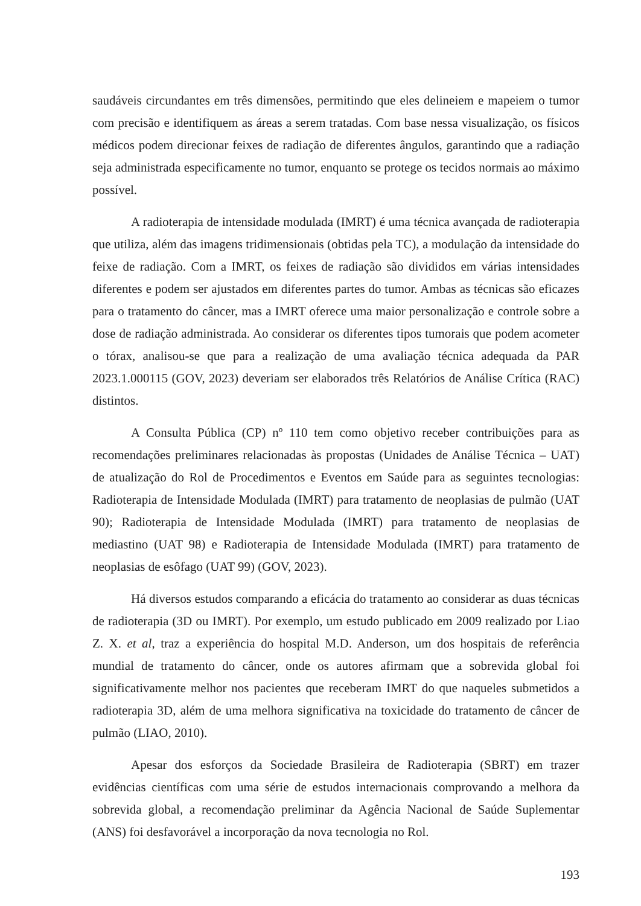saudáveis circundantes em três dimensões, permitindo que eles delineiem e mapeiem o tumor com precisão e identifiquem as áreas a serem tratadas. Com base nessa visualização, os físicos médicos podem direcionar feixes de radiação de diferentes ângulos, garantindo que a radiação seja administrada especificamente no tumor, enquanto se protege os tecidos normais ao máximo possível.
A radioterapia de intensidade modulada (IMRT) é uma técnica avançada de radioterapia que utiliza, além das imagens tridimensionais (obtidas pela TC), a modulação da intensidade do feixe de radiação. Com a IMRT, os feixes de radiação são divididos em várias intensidades diferentes e podem ser ajustados em diferentes partes do tumor. Ambas as técnicas são eficazes para o tratamento do câncer, mas a IMRT oferece uma maior personalização e controle sobre a dose de radiação administrada. Ao considerar os diferentes tipos tumorais que podem acometer o tórax, analisou-se que para a realização de uma avaliação técnica adequada da PAR 2023.1.000115 (GOV, 2023) deveriam ser elaborados três Relatórios de Análise Crítica (RAC) distintos.
A Consulta Pública (CP) nº 110 tem como objetivo receber contribuições para as recomendações preliminares relacionadas às propostas (Unidades de Análise Técnica – UAT) de atualização do Rol de Procedimentos e Eventos em Saúde para as seguintes tecnologias: Radioterapia de Intensidade Modulada (IMRT) para tratamento de neoplasias de pulmão (UAT 90); Radioterapia de Intensidade Modulada (IMRT) para tratamento de neoplasias de mediastino (UAT 98) e Radioterapia de Intensidade Modulada (IMRT) para tratamento de neoplasias de esôfago (UAT 99) (GOV, 2023).
Há diversos estudos comparando a eficácia do tratamento ao considerar as duas técnicas de radioterapia (3D ou IMRT). Por exemplo, um estudo publicado em 2009 realizado por Liao Z. X. et al, traz a experiência do hospital M.D. Anderson, um dos hospitais de referência mundial de tratamento do câncer, onde os autores afirmam que a sobrevida global foi significativamente melhor nos pacientes que receberam IMRT do que naqueles submetidos a radioterapia 3D, além de uma melhora significativa na toxicidade do tratamento de câncer de pulmão (LIAO, 2010).
Apesar dos esforços da Sociedade Brasileira de Radioterapia (SBRT) em trazer evidências científicas com uma série de estudos internacionais comprovando a melhora da sobrevida global, a recomendação preliminar da Agência Nacional de Saúde Suplementar (ANS) foi desfavorável a incorporação da nova tecnologia no Rol.
193